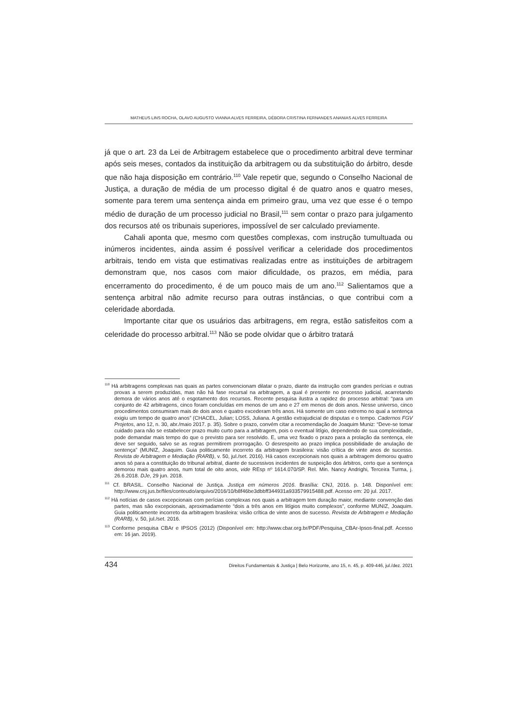MATHEUS LINS ROCHA, OLAVO AUGUSTO VIANNA ALVES FERREIRA, DÉBORA CRISTINA FERNANDES ANANIAS ALVES FERREIRA
já que o art. 23 da Lei de Arbitragem estabelece que o procedimento arbitral deve terminar após seis meses, contados da instituição da arbitragem ou da substituição do árbitro, desde que não haja disposição em contrário.<sup>110</sup> Vale repetir que, segundo o Conselho Nacional de Justiça, a duração de média de um processo digital é de quatro anos e quatro meses, somente para terem uma sentença ainda em primeiro grau, uma vez que esse é o tempo médio de duração de um processo judicial no Brasil,<sup>111</sup> sem contar o prazo para julgamento dos recursos até os tribunais superiores, impossível de ser calculado previamente.
Cahali aponta que, mesmo com questões complexas, com instrução tumultuada ou inúmeros incidentes, ainda assim é possível verificar a celeridade dos procedimentos arbitrais, tendo em vista que estimativas realizadas entre as instituições de arbitragem demonstram que, nos casos com maior dificuldade, os prazos, em média, para encerramento do procedimento, é de um pouco mais de um ano.<sup>112</sup> Salientamos que a sentença arbitral não admite recurso para outras instâncias, o que contribui com a celeridade abordada.
Importante citar que os usuários das arbitragens, em regra, estão satisfeitos com a celeridade do processo arbitral.<sup>113</sup> Não se pode olvidar que o árbitro tratará
<sup>110</sup> Há arbitragens complexas nas quais as partes convencionam dilatar o prazo, diante da instrução com grandes perícias e outras provas a serem produzidas, mas não há fase recursal na arbitragem, a qual é presente no processo judicial, acarretando demora de vários anos até o esgotamento dos recursos. Recente pesquisa ilustra a rapidez do processo arbitral: “para um conjunto de 42 arbitragens, cinco foram concluídas em menos de um ano e 27 em menos de dois anos. Nesse universo, cinco procedimentos consumiram mais de dois anos e quatro excederam três anos. Há somente um caso extremo no qual a sentença exigiu um tempo de quatro anos” (CHACEL, Julian; LOSS, Juliana. A gestão extrajudicial de disputas e o tempo. Cadernos FGV Projetos, ano 12, n. 30, abr./maio 2017. p. 35). Sobre o prazo, convém citar a recomendação de Joaquim Muniz: “Deve-se tomar cuidado para não se estabelecer prazo muito curto para a arbitragem, pois o eventual litígio, dependendo de sua complexidade, pode demandar mais tempo do que o previsto para ser resolvido. E, uma vez fixado o prazo para a prolação da sentença, ele deve ser seguido, salvo se as regras permitirem prorrogação. O desrespeito ao prazo implica possibilidade de anulação de sentença” (MUNIZ, Joaquim. Guia politicamente incorreto da arbitragem brasileira: visão crítica de vinte anos de sucesso. Revista de Arbitragem e Mediação (RARB), v. 50, jul./set. 2016). Há casos excepcionais nos quais a arbitragem demorou quatro anos só para a constituição do tribunal arbitral, diante de sucessivos incidentes de suspeição dos árbitros, certo que a sentença demorou mais quatro anos, num total de oito anos, vide REsp nº 1614.070/SP. Rel. Min. Nancy Andrighi, Terceira Turma, j. 26.6.2018. DJe, 29 jun. 2018.
<sup>111</sup> Cf. BRASIL. Conselho Nacional de Justiça. Justiça em números 2016. Brasília: CNJ, 2016. p. 148. Disponível em: http://www.cnj.jus.br/files/conteudo/arquivo/2016/10/b8f46be3dbbff344931a933579915488.pdf. Acesso em: 20 jul. 2017.
<sup>112</sup> Há notícias de casos excepcionais com perícias complexas nos quais a arbitragem tem duração maior, mediante convenção das partes, mas são excepcionais, aproximadamente “dois a três anos em litígios muito complexos”, conforme MUNIZ, Joaquim. Guia politicamente incorreto da arbitragem brasileira: visão crítica de vinte anos de sucesso. Revista de Arbitragem e Mediação (RARB), v. 50, jul./set. 2016.
<sup>113</sup> Conforme pesquisa CBAr e IPSOS (2012) (Disponível em: http://www.cbar.org.br/PDF/Pesquisa_CBAr-Ipsos-final.pdf. Acesso em: 16 jan. 2019).
434 Direitos Fundamentais & Justiça | Belo Horizonte, ano 15, n. 45, p. 409-446, jul./dez. 2021